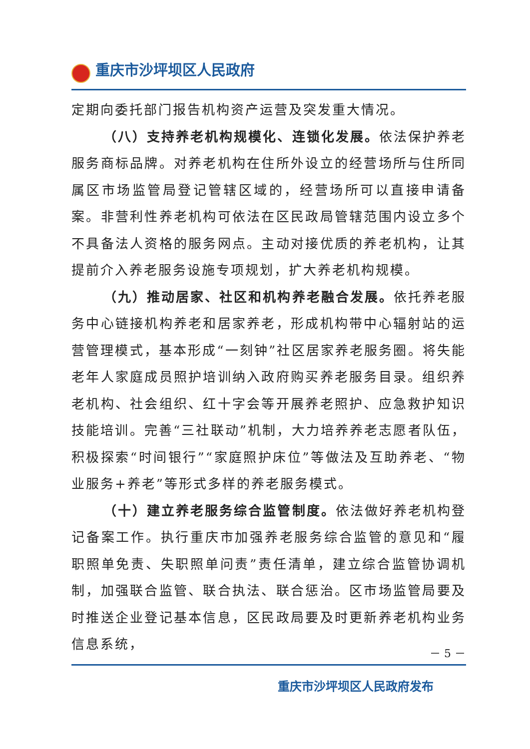重庆市沙坪坝区人民政府
定期向委托部门报告机构资产运营及突发重大情况。
（八）支持养老机构规模化、连锁化发展。依法保护养老服务商标品牌。对养老机构在住所外设立的经营场所与住所同属区市场监管局登记管辖区域的，经营场所可以直接申请备案。非营利性养老机构可依法在区民政局管辖范围内设立多个不具备法人资格的服务网点。主动对接优质的养老机构，让其提前介入养老服务设施专项规划，扩大养老机构规模。
（九）推动居家、社区和机构养老融合发展。依托养老服务中心链接机构养老和居家养老，形成机构带中心辐射站的运营管理模式，基本形成“一刻钟”社区居家养老服务圈。将失能老年人家庭成员照护培训纳入政府购买养老服务目录。组织养老机构、社会组织、红十字会等开展养老照护、应急救护知识技能培训。完善“三社联动”机制，大力培养养老志愿者队伍，积极探索“时间银行”“家庭照护床位”等做法及互助养老、“物业服务+养老”等形式多样的养老服务模式。
（十）建立养老服务综合监管制度。依法做好养老机构登记备案工作。执行重庆市加强养老服务综合监管的意见和“履职照单免责、失职照单问责”责任清单，建立综合监管协调机制，加强联合监管、联合执法、联合惩治。区市场监管局要及时推送企业登记基本信息，区民政局要及时更新养老机构业务信息系统，
－ 5 －
重庆市沙坪坝区人民政府发布